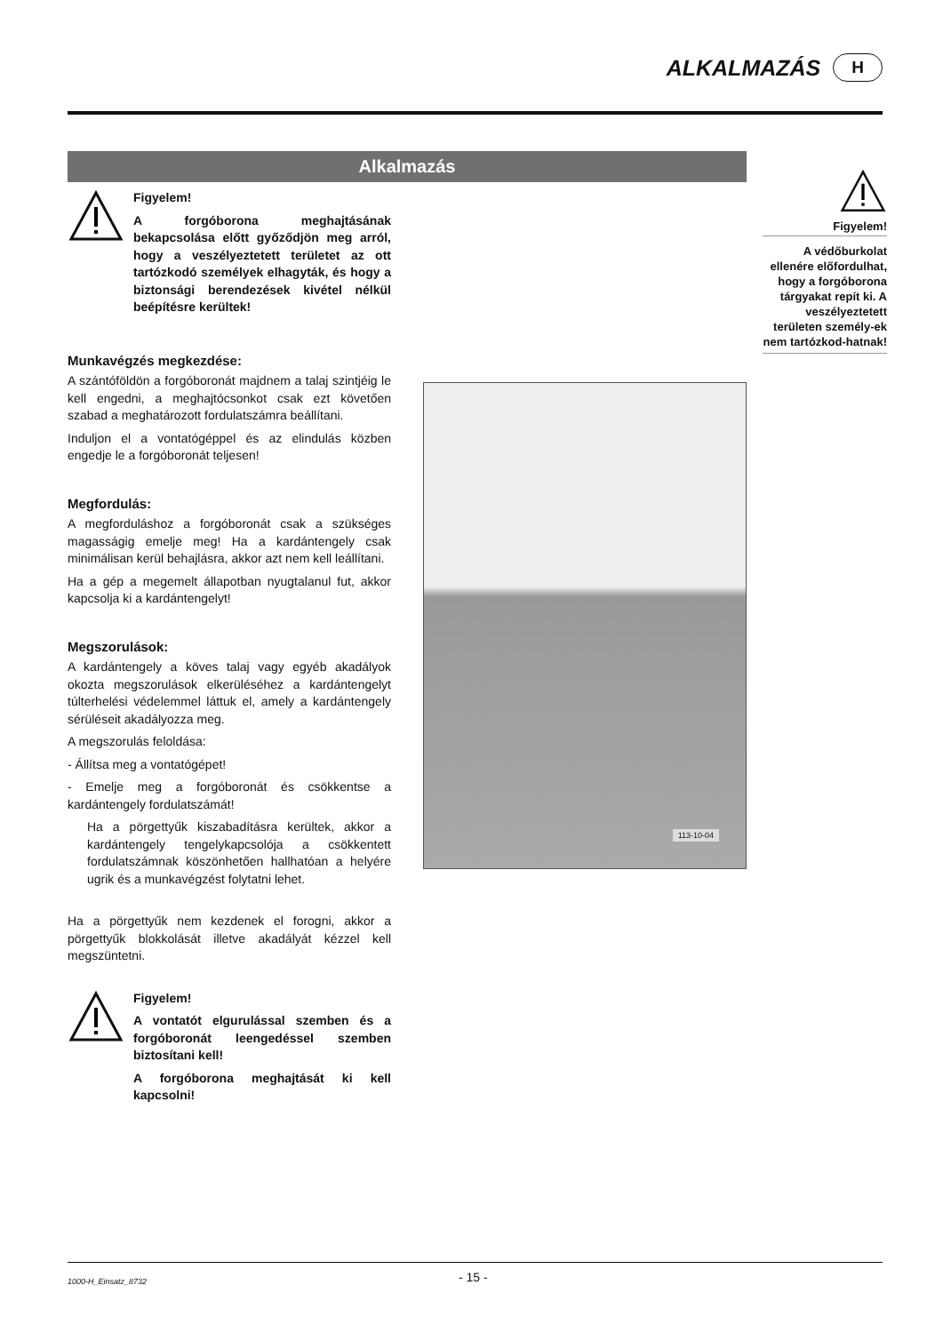ALKALMAZÁS
H
Alkalmazás
Figyelem!
A forgóborona meghajtásának bekapcsolása előtt győződjön meg arról, hogy a veszélyeztetett területet az ott tartózkodó személyek elhagyták, és hogy a biztonsági berendezések kivétel nélkül beépítésre kerültek!
Munkavégzés megkezdése:
A szántóföldön a forgóboronát majdnem a talaj szintjéig le kell engedni, a meghajtócsonkot csak ezt követően szabad a meghatározott fordulatszámra beállítani.
Induljon el a vontatógéppel és az elindulás közben engedje le a forgóboronát teljesen!
Megfordulás:
A megforduláshoz a forgóboronát csak a szükséges magasságig emelje meg! Ha a kardántengely csak minimálisan kerül behajlásra, akkor azt nem kell leállítani.
Ha a gép a megemelt állapotban nyugtalanul fut, akkor kapcsolja ki a kardántengelyt!
Megszorulások:
A kardántengely a köves talaj vagy egyéb akadályok okozta megszorulások elkerüléséhez a kardántengelyt túlterhelési védelemmel láttuk el, amely a kardántengely sérüléseit akadályozza meg.
A megszorulás feloldása:
- Állítsa meg a vontatógépet!
- Emelje meg a forgóboronát és csökkentse a kardántengely fordulatszámát!
Ha a pörgettyűk kiszabadításra kerültek, akkor a kardántengely tengelykapcsolója a csökkentett fordulatszámnak köszönhetően hallhatóan a helyére ugrik és a munkavégzést folytatni lehet.
Ha a pörgettyűk nem kezdenek el forogni, akkor a pörgettyűk blokkolását illetve akadályát kézzel kell megszüntetni.
Figyelem!
A vontatót elgurulással szemben és a forgóboronát leengedéssel szemben biztosítani kell!
A forgóborona meghajtását ki kell kapcsolni!
113-10-04
Figyelem!
A védőburkolat ellenére előfordulhat, hogy a forgóborona tárgyakat repít ki. A veszélyeztetett területen személy-ek nem tartózkod-hatnak!
1000-H_Einsatz_8732 - 15 -